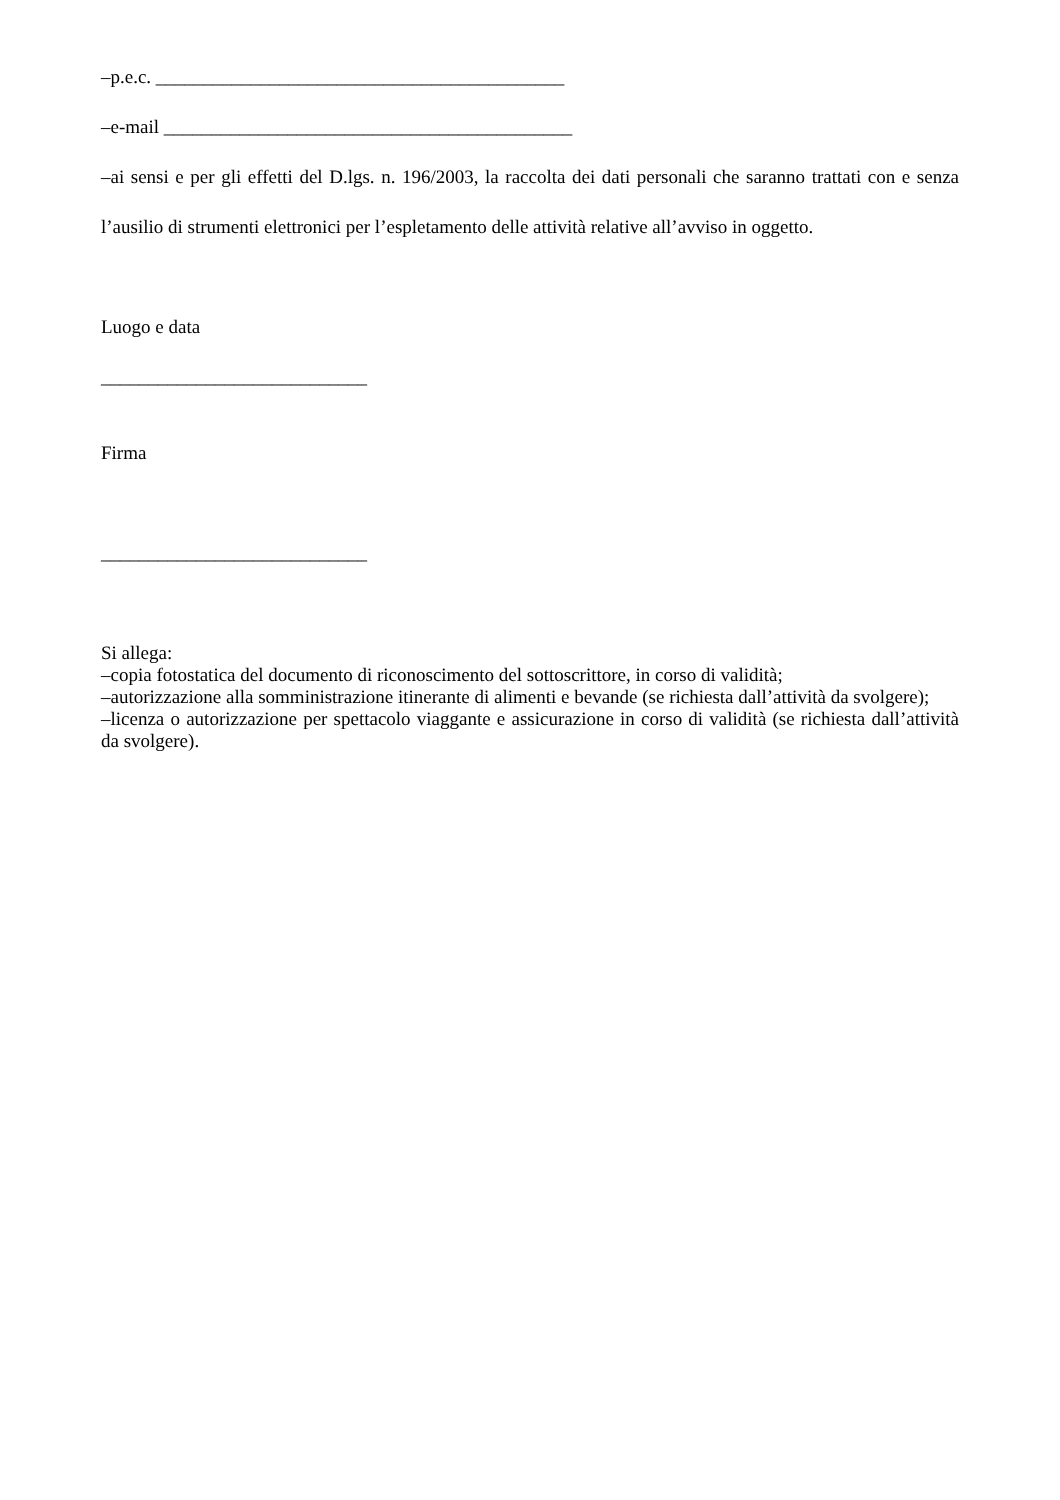–p.e.c. ___________________________________________
–e-mail ___________________________________________
–ai sensi e per gli effetti del D.lgs. n. 196/2003, la raccolta dei dati personali che saranno trattati con e senza l’ausilio di strumenti elettronici per l’espletamento delle attività relative all’avviso in oggetto.
Luogo e data
____________________________
Firma
____________________________
Si allega:
–copia fotostatica del documento di riconoscimento del sottoscrittore, in corso di validità;
–autorizzazione alla somministrazione itinerante di alimenti e bevande (se richiesta dall’attività da svolgere);
–licenza o autorizzazione per spettacolo viaggante e assicurazione in corso di validità (se richiesta dall’attività da svolgere).